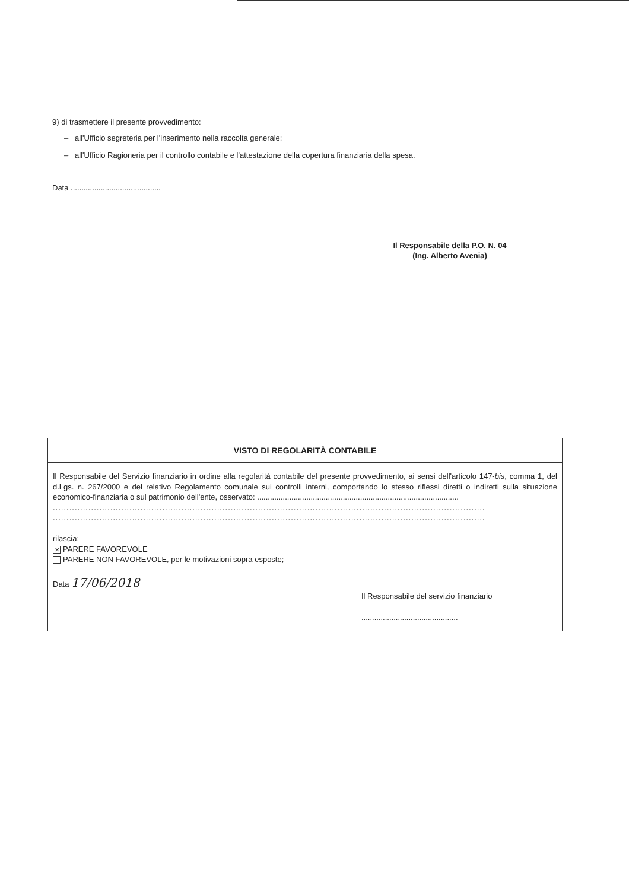9) di trasmettere il presente provvedimento:
– all'Ufficio segreteria per l'inserimento nella raccolta generale;
– all'Ufficio Ragioneria per il controllo contabile e l'attestazione della copertura finanziaria della spesa.
Data ..........................................
Il Responsabile della P.O. N. 04
(Ing. Alberto Avenia)
VISTO DI REGOLARITÀ CONTABILE
Il Responsabile del Servizio finanziario in ordine alla regolarità contabile del presente provvedimento, ai sensi dell'articolo 147-bis, comma 1, del d.Lgs. n. 267/2000 e del relativo Regolamento comunale sui controlli interni, comportando lo stesso riflessi diretti o indiretti sulla situazione economico-finanziaria o sul patrimonio dell'ente, osservato: ..............................................................................................
..............................................................................................................................................................
..............................................................................................................................................................
rilascia:
✕ PARERE FAVOREVOLE
PARERE NON FAVOREVOLE, per le motivazioni sopra esposte;
Data 17/06/2018
Il Responsabile del servizio finanziario
.............................................